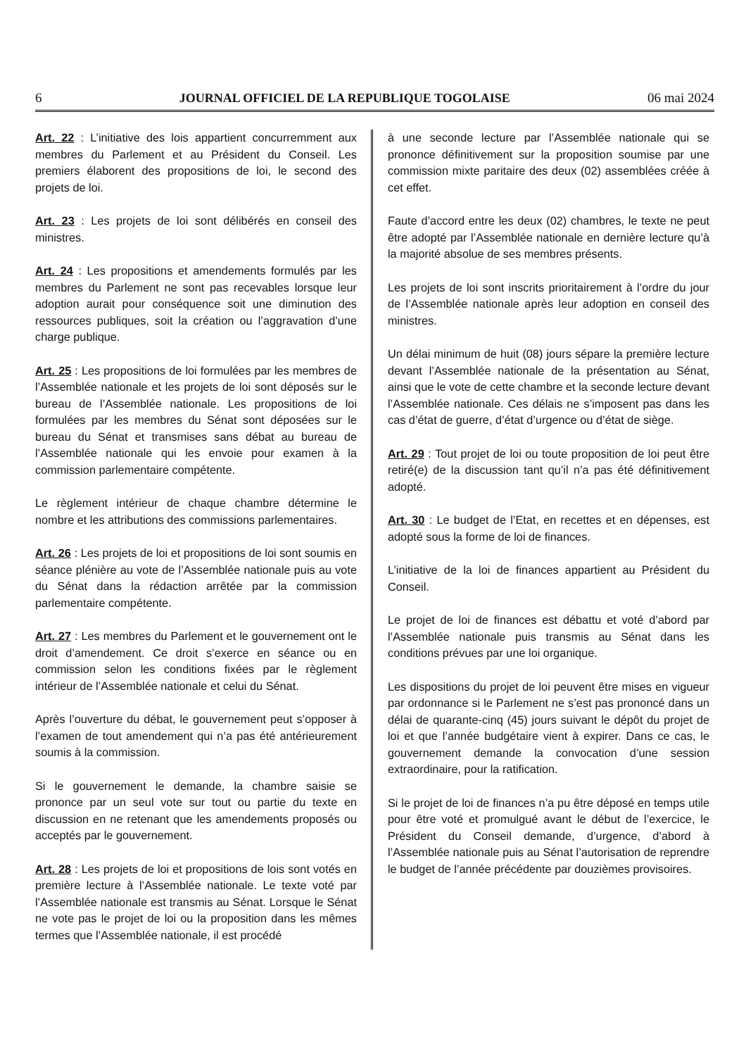6 JOURNAL OFFICIEL DE LA REPUBLIQUE TOGOLAISE 06 mai 2024
Art. 22 : L’initiative des lois appartient concurremment aux membres du Parlement et au Président du Conseil. Les premiers élaborent des propositions de loi, le second des projets de loi.
Art. 23 : Les projets de loi sont délibérés en conseil des ministres.
Art. 24 : Les propositions et amendements formulés par les membres du Parlement ne sont pas recevables lorsque leur adoption aurait pour conséquence soit une diminution des ressources publiques, soit la création ou l’aggravation d’une charge publique.
Art. 25 : Les propositions de loi formulées par les membres de l’Assemblée nationale et les projets de loi sont déposés sur le bureau de l’Assemblée nationale. Les propositions de loi formulées par les membres du Sénat sont déposées sur le bureau du Sénat et transmises sans débat au bureau de l’Assemblée nationale qui les envoie pour examen à la commission parlementaire compétente.
Le règlement intérieur de chaque chambre détermine le nombre et les attributions des commissions parlementaires.
Art. 26 : Les projets de loi et propositions de loi sont soumis en séance plénière au vote de l’Assemblée nationale puis au vote du Sénat dans la rédaction arrêtée par la commission parlementaire compétente.
Art. 27 : Les membres du Parlement et le gouvernement ont le droit d’amendement. Ce droit s’exerce en séance ou en commission selon les conditions fixées par le règlement intérieur de l’Assemblée nationale et celui du Sénat.
Après l’ouverture du débat, le gouvernement peut s’opposer à l’examen de tout amendement qui n’a pas été antérieurement soumis à la commission.
Si le gouvernement le demande, la chambre saisie se prononce par un seul vote sur tout ou partie du texte en discussion en ne retenant que les amendements proposés ou acceptés par le gouvernement.
Art. 28 : Les projets de loi et propositions de lois sont votés en première lecture à l’Assemblée nationale. Le texte voté par l’Assemblée nationale est transmis au Sénat. Lorsque le Sénat ne vote pas le projet de loi ou la proposition dans les mêmes termes que l’Assemblée nationale, il est procédé
à une seconde lecture par l’Assemblée nationale qui se prononce définitivement sur la proposition soumise par une commission mixte paritaire des deux (02) assemblées créée à cet effet.
Faute d’accord entre les deux (02) chambres, le texte ne peut être adopté par l’Assemblée nationale en dernière lecture qu’à la majorité absolue de ses membres présents.
Les projets de loi sont inscrits prioritairement à l’ordre du jour de l’Assemblée nationale après leur adoption en conseil des ministres.
Un délai minimum de huit (08) jours sépare la première lecture devant l’Assemblée nationale de la présentation au Sénat, ainsi que le vote de cette chambre et la seconde lecture devant l’Assemblée nationale. Ces délais ne s’imposent pas dans les cas d’état de guerre, d’état d’urgence ou d’état de siège.
Art. 29 : Tout projet de loi ou toute proposition de loi peut être retiré(e) de la discussion tant qu’il n’a pas été définitivement adopté.
Art. 30 : Le budget de l’Etat, en recettes et en dépenses, est adopté sous la forme de loi de finances.
L’initiative de la loi de finances appartient au Président du Conseil.
Le projet de loi de finances est débattu et voté d’abord par l’Assemblée nationale puis transmis au Sénat dans les conditions prévues par une loi organique.
Les dispositions du projet de loi peuvent être mises en vigueur par ordonnance si le Parlement ne s’est pas prononcé dans un délai de quarante-cinq (45) jours suivant le dépôt du projet de loi et que l’année budgétaire vient à expirer. Dans ce cas, le gouvernement demande la convocation d’une session extraordinaire, pour la ratification.
Si le projet de loi de finances n’a pu être déposé en temps utile pour être voté et promulgué avant le début de l’exercice, le Président du Conseil demande, d’urgence, d’abord à l’Assemblée nationale puis au Sénat l’autorisation de reprendre le budget de l’année précédente par douzièmes provisoires.